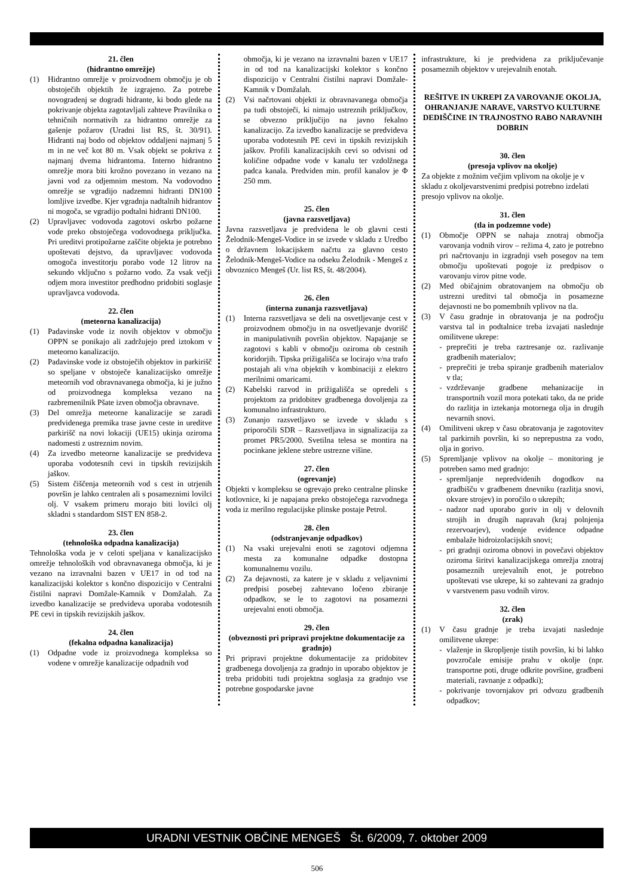21. člen
(hidrantno omrežje)
(1) Hidrantno omrežje v proizvodnem območju je ob obstoječih objektih že izgrajeno. Za potrebe novogradenj se dogradi hidrante, ki bodo glede na pokrivanje objekta zagotavljali zahteve Pravilnika o tehničnih normativih za hidrantno omrežje za gašenje požarov (Uradni list RS, št. 30/91). Hidranti naj bodo od objektov oddaljeni najmanj 5 m in ne več kot 80 m. Vsak objekt se pokriva z najmanj dvema hidrantoma. Interno hidrantno omrežje mora biti krožno povezano in vezano na javni vod za odjemnim mestom. Na vodovodno omrežje se vgradijo nadzemni hidranti DN100 lomljive izvedbe. Kjer vgradnja nadtalnih hidrantov ni mogoča, se vgradijo podtalni hidranti DN100.
(2) Upravljavec vodovoda zagotovi oskrbo požarne vode preko obstoječega vodovodnega priključka. Pri ureditvi protipožarne zaščite objekta je potrebno upoštevati dejstvo, da upravljavec vodovoda omogoča investitorju porabo vode 12 litrov na sekundo vključno s požarno vodo. Za vsak večji odjem mora investitor predhodno pridobiti soglasje upravljavca vodovoda.
22. člen
(meteorna kanalizacija)
(1) Padavinske vode iz novih objektov v območju OPPN se ponikajo ali zadržujejo pred iztokom v meteorno kanalizacijo.
(2) Padavinske vode iz obstoječih objektov in parkirišč so speljane v obstoječe kanalizacijsko omrežje meteornih vod obravnavanega območja, ki je južno od proizvodnega kompleksa vezano na razbremenilnik Pšate izven območja obravnave.
(3) Del omrežja meteorne kanalizacije se zaradi predvidenega premika trase javne ceste in ureditve parkirišč na novi lokaciji (UE15) ukinja oziroma nadomesti z ustreznim novim.
(4) Za izvedbo meteorne kanalizacije se predvideva uporaba vodotesnih cevi in tipskih revizijskih jaškov.
(5) Sistem čiščenja meteornih vod s cest in utrjenih površin je lahko centralen ali s posameznimi lovilci olj. V vsakem primeru morajo biti lovilci olj skladni s standardom SIST EN 858-2.
23. člen
(tehnološka odpadna kanalizacija)
Tehnološka voda je v celoti speljana v kanalizacijsko omrežje tehnoloških vod obravnavanega območja, ki je vezano na izravnalni bazen v UE17 in od tod na kanalizacijski kolektor s končno dispozicijo v Centralni čistilni napravi Domžale-Kamnik v Domžalah. Za izvedbo kanalizacije se predvideva uporaba vodotesnih PE cevi in tipskih revizijskih jaškov.
24. člen
(fekalna odpadna kanalizacija)
(1) Odpadne vode iz proizvodnega kompleksa so vodene v omrežje kanalizacije odpadnih vod
območja, ki je vezano na izravnalni bazen v UE17 in od tod na kanalizacijski kolektor s končno dispozicijo v Centralni čistilni napravi Domžale-Kamnik v Domžalah.
(2) Vsi načrtovani objekti iz obravnavanega območja pa tudi obstoječi, ki nimajo ustreznih priključkov, se obvezno priključijo na javno fekalno kanalizacijo. Za izvedbo kanalizacije se predvideva uporaba vodotesnih PE cevi in tipskih revizijskih jaškov. Profili kanalizacijskih cevi so odvisni od količine odpadne vode v kanalu ter vzdolžnega padca kanala. Predviden min. profil kanalov je Φ 250 mm.
25. člen
(javna razsvetljava)
Javna razsvetljava je predvidena le ob glavni cesti Želodnik-Mengeš-Vodice in se izvede v skladu z Uredbo o državnem lokacijskem načrtu za glavno cesto Želodnik-Mengeš-Vodice na odseku Želodnik - Mengeš z obvoznico Mengeš (Ur. list RS, št. 48/2004).
26. člen
(interna zunanja razsvetljava)
(1) Interna razsvetljava se deli na osvetljevanje cest v proizvodnem območju in na osvetljevanje dvorišč in manipulativnih površin objektov. Napajanje se zagotovi s kabli v območju oziroma ob cestnih koridorjih. Tipska prižigališča se locirajo v/na trafo postajah ali v/na objektih v kombinaciji z elektro merilnimi omaricami.
(2) Kabelski razvod in prižigališča se opredeli s projektom za pridobitev gradbenega dovoljenja za komunalno infrastrukturo.
(3) Zunanjo razsvetljavo se izvede v skladu s priporočili SDR – Razsvetljava in signalizacija za promet PR5/2000. Svetilna telesa se montira na pocinkane jeklene stebre ustrezne višine.
27. člen
(ogrevanje)
Objekti v kompleksu se ogrevajo preko centralne plinske kotlovnice, ki je napajana preko obstoječega razvodnega voda iz merilno regulacijske plinske postaje Petrol.
28. člen
(odstranjevanje odpadkov)
(1) Na vsaki urejevalni enoti se zagotovi odjemna mesta za komunalne odpadke dostopna komunalnemu vozilu.
(2) Za dejavnosti, za katere je v skladu z veljavnimi predpisi posebej zahtevano ločeno zbiranje odpadkov, se le to zagotovi na posamezni urejevalni enoti območja.
29. člen
(obveznosti pri pripravi projektne dokumentacije za gradnjo)
Pri pripravi projektne dokumentacije za pridobitev gradbenega dovoljenja za gradnjo in uporabo objektov je treba pridobiti tudi projektna soglasja za gradnjo vse potrebne gospodarske javne
infrastrukture, ki je predvidena za priključevanje posameznih objektov v urejevalnih enotah.
REŠITVE IN UKREPI ZA VAROVANJE OKOLJA, OHRANJANJE NARAVE, VARSTVO KULTURNE DEDIŠČINE IN TRAJNOSTNO RABO NARAVNIH DOBRIN
30. člen
(presoja vplivov na okolje)
Za objekte z možnim večjim vplivom na okolje je v skladu z okoljevarstvenimi predpisi potrebno izdelati presojo vplivov na okolje.
31. člen
(tla in podzemne vode)
(1) Območje OPPN se nahaja znotraj območja varovanja vodnih virov – režima 4, zato je potrebno pri načrtovanju in izgradnji vseh posegov na tem območju upoštevati pogoje iz predpisov o varovanju virov pitne vode.
(2) Med običajnim obratovanjem na območju ob ustrezni ureditvi tal območja in posamezne dejavnosti ne bo pomembnih vplivov na tla.
(3) V času gradnje in obratovanja je na področju varstva tal in podtalnice treba izvajati naslednje omilitvene ukrepe:
- preprečiti je treba raztresanje oz. razlivanje gradbenih materialov;
- preprečiti je treba spiranje gradbenih materialov v tla;
- vzdrževanje gradbene mehanizacije in transportnih vozil mora potekati tako, da ne pride do razlitja in iztekanja motornega olja in drugih nevarnih snovi.
(4) Omilitveni ukrep v času obratovanja je zagotovitev tal parkirnih površin, ki so neprepustna za vodo, olja in gorivo.
(5) Spremljanje vplivov na okolje – monitoring je potreben samo med gradnjo:
- spremljanje nepredvidenih dogodkov na gradbišču v gradbenem dnevniku (razlitja snovi, okvare strojev) in poročilo o ukrepih;
- nadzor nad uporabo goriv in olj v delovnih strojih in drugih napravah (kraj polnjenja rezervoarjev), vodenje evidence odpadne embalaže hidroizolacijskih snovi;
- pri gradnji oziroma obnovi in povečavi objektov oziroma širitvi kanalizacijskega omrežja znotraj posameznih urejevalnih enot, je potrebno upoštevati vse ukrepe, ki so zahtevani za gradnjo v varstvenem pasu vodnih virov.
32. člen
(zrak)
(1) V času gradnje je treba izvajati naslednje omilitvene ukrepe:
- vlaženje in škropljenje tistih površin, ki bi lahko povzročale emisije prahu v okolje (npr. transportne poti, druge odkrite površine, gradbeni materiali, ravnanje z odpadki);
- pokrivanje tovornjakov pri odvozu gradbenih odpadkov;
URADNI VESTNIK OBČINE MENGEŠ Št. 6/2009, 7. oktober 2009
506